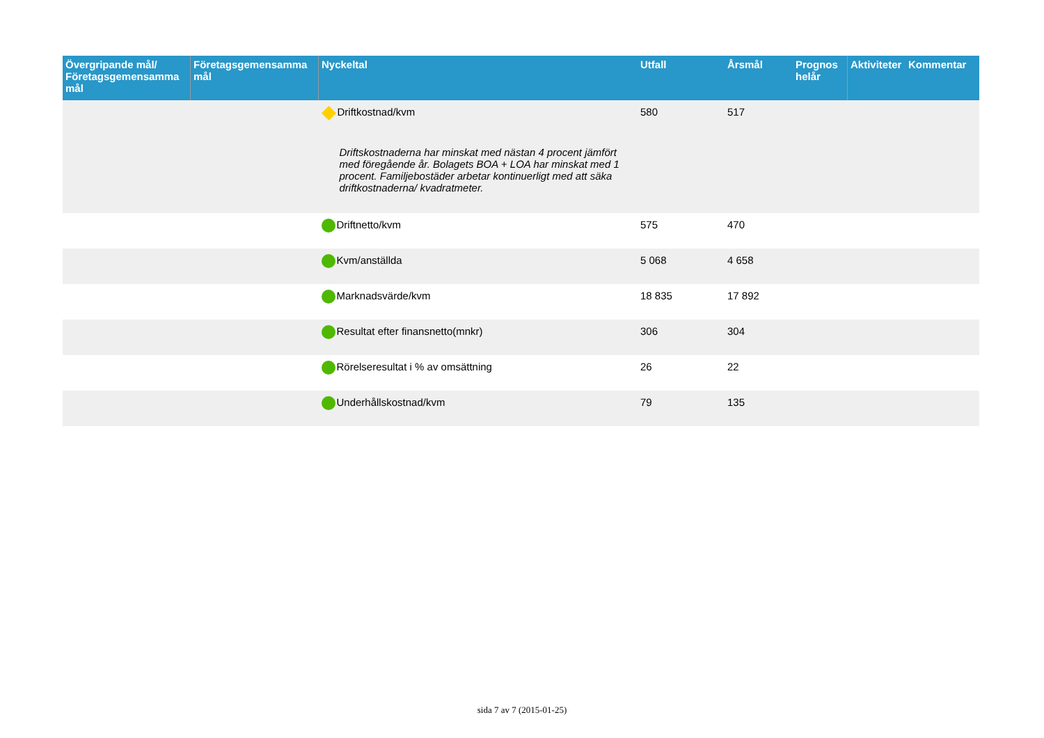| Övergripande mål/ Företagsgemensamma mål | Företagsgemensamma mål | Nyckeltal | Utfall | Årsmål | Prognos helår | Aktiviteter | Kommentar |
| --- | --- | --- | --- | --- | --- | --- | --- |
| | | Driftkostnad/kvm Driftskostnaderna har minskat med nästan 4 procent jämfört med föregående år. Bolagets BOA + LOA har minskat med 1 procent. Familjebostäder arbetar kontinuerligt med att säka driftkostnaderna/ kvadratmeter. | 580 | 517 | | | |
| | | Driftnetto/kvm | 575 | 470 | | | |
| | | Kvm/anställda | 5 068 | 4 658 | | | |
| | | Marknadsvärde/kvm | 18 835 | 17 892 | | | |
| | | Resultat efter finansnetto(mnkr) | 306 | 304 | | | |
| | | Rörelseresultat i % av omsättning | 26 | 22 | | | |
| | | Underhållskostnad/kvm | 79 | 135 | | | |
sida 7 av 7 (2015-01-25)